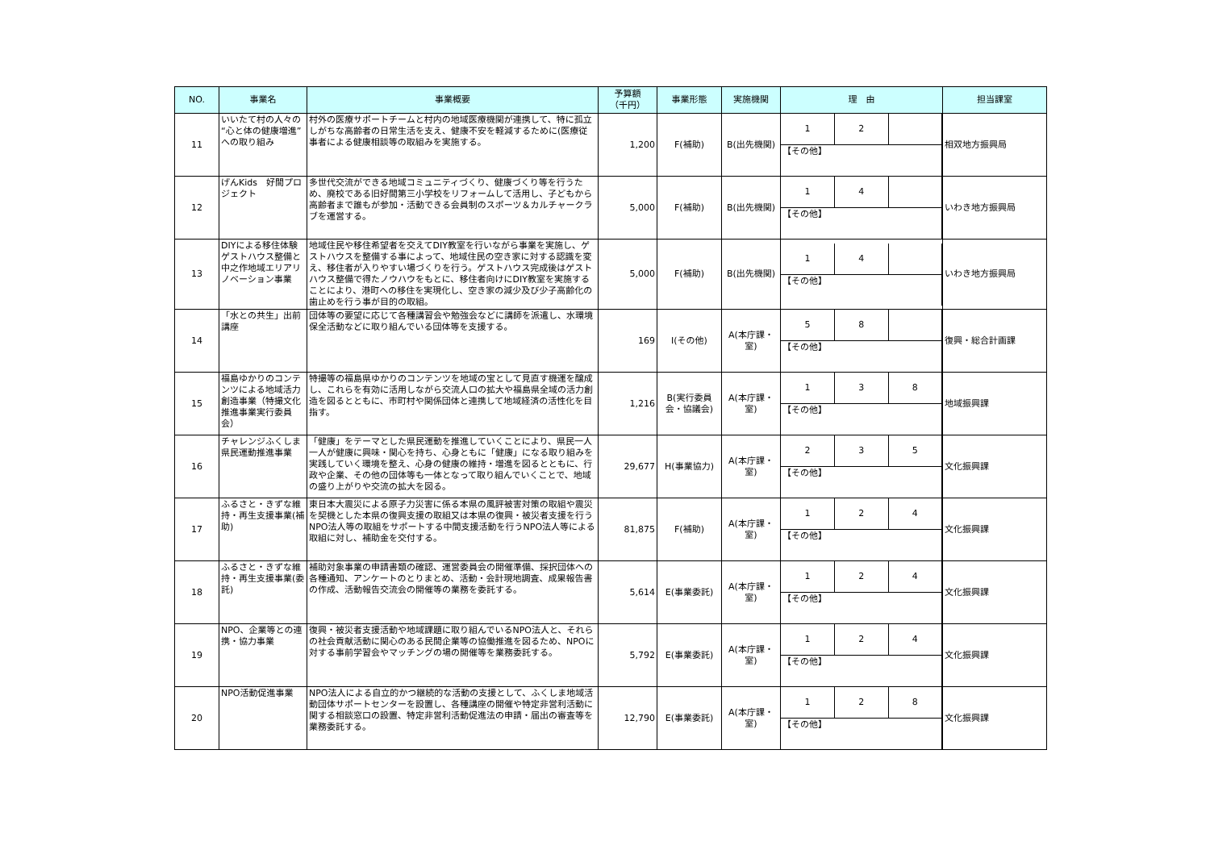| NO. | 事業名 | 事業概要 | 予算額 （千円） | 事業形態 | 実施機関 | 理 由 | 担当課室 |
| --- | --- | --- | --- | --- | --- | --- | --- |
| 11 | いいたて村の人々の“心と体の健康増進”への取り組み | 村外の医療サポートチームと村内の地域医療機関が連携して、特に孤立しがちな高齢者の日常生活を支え、健康不安を軽減するために(医療従事者による健康相談等の取組みを実施する。 | 1,200 | F(補助) | B(出先機関) | / 1 / 2 / / / 【その他】 / / / | 相双地方振興局 |
| 12 | げんKids 好間プロジェクト | 多世代交流ができる地域コミュニティづくり、健康づくり等を行うため、廃校である旧好間第三小学校をリフォームして活用し、子どもから高齢者まで誰もが参加・活動できる会員制のスポーツ＆カルチャークラブを運営する。 | 5,000 | F(補助) | B(出先機関) | / 1 / 4 / / / 【その他】 / / / | いわき地方振興局 |
| 13 | DIYによる移住体験ゲストハウス整備と中之作地域エリアリノベーション事業 | 地域住民や移住希望者を交えてDIY教室を行いながら事業を実施し、ゲストハウスを整備する事によって、地域住民の空き家に対する認識を変え、移住者が入りやすい場づくりを行う。ゲストハウス完成後はゲストハウス整備で得たノウハウをもとに、移住者向けにDIY教室を実施することにより、港町への移住を実現化し、空き家の減少及び少子高齢化の歯止めを行う事が目的の取組。 | 5,000 | F(補助) | B(出先機関) | / 1 / 4 / / / 【その他】 / / / | いわき地方振興局 |
| 14 | 「水との共生」出前講座 | 団体等の要望に応じて各種講習会や勉強会などに講師を派遣し、水環境保全活動などに取り組んでいる団体等を支援する。 | 169 | I(その他) | A(本庁課・室) | / 5 / 8 / / / 【その他】 / / / | 復興・総合計画課 |
| 15 | 福島ゆかりのコンテンツによる地域活力創造事業（特撮文化推進事業実行委員会） | 特撮等の福島県ゆかりのコンテンツを地域の宝として見直す機運を醸成し、これらを有効に活用しながら交流人口の拡大や福島県全域の活力創造を図るとともに、市町村や関係団体と連携して地域経済の活性化を目指す。 | 1,216 | B(実行委員会・協議会) | A(本庁課・室) | / 1 / 3 / 8 / / 【その他】 / / / | 地域振興課 |
| 16 | チャレンジふくしま県民運動推進事業 | 「健康」をテーマとした県民運動を推進していくことにより、県民一人一人が健康に興味・関心を持ち、心身ともに「健康」になる取り組みを実践していく環境を整え、心身の健康の維持・増進を図るとともに、行政や企業、その他の団体等も一体となって取り組んでいくことで、地域の盛り上がりや交流の拡大を図る。 | 29,677 | H(事業協力) | A(本庁課・室) | / 2 / 3 / 5 / / 【その他】 / / / | 文化振興課 |
| 17 | ふるさと・きずな維持・再生支援事業(補助) | 東日本大震災による原子力災害に係る本県の風評被害対策の取組や震災を契機とした本県の復興支援の取組又は本県の復興・被災者支援を行うNPO法人等の取組をサポートする中間支援活動を行うNPO法人等による取組に対し、補助金を交付する。 | 81,875 | F(補助) | A(本庁課・室) | / 1 / 2 / 4 / / 【その他】 / / / | 文化振興課 |
| 18 | ふるさと・きずな維持・再生支援事業(委託) | 補助対象事業の申請書類の確認、運営委員会の開催準備、採択団体への各種通知、アンケートのとりまとめ、活動・会計現地調査、成果報告書の作成、活動報告交流会の開催等の業務を委託する。 | 5,614 | E(事業委託) | A(本庁課・室) | / 1 / 2 / 4 / / 【その他】 / / / | 文化振興課 |
| 19 | NPO、企業等との連携・協力事業 | 復興・被災者支援活動や地域課題に取り組んでいるNPO法人と、それらの社会貢献活動に関心のある民間企業等の協働推進を図るため、NPOに対する事前学習会やマッチングの場の開催等を業務委託する。 | 5,792 | E(事業委託) | A(本庁課・室) | / 1 / 2 / 4 / / 【その他】 / / / | 文化振興課 |
| 20 | NPO活動促進事業 | NPO法人による自立的かつ継続的な活動の支援として、ふくしま地域活動団体サポートセンターを設置し、各種講座の開催や特定非営利活動に関する相談窓口の設置、特定非営利活動促進法の申請・届出の審査等を業務委託する。 | 12,790 | E(事業委託) | A(本庁課・室) | / 1 / 2 / 8 / / 【その他】 / / / | 文化振興課 |